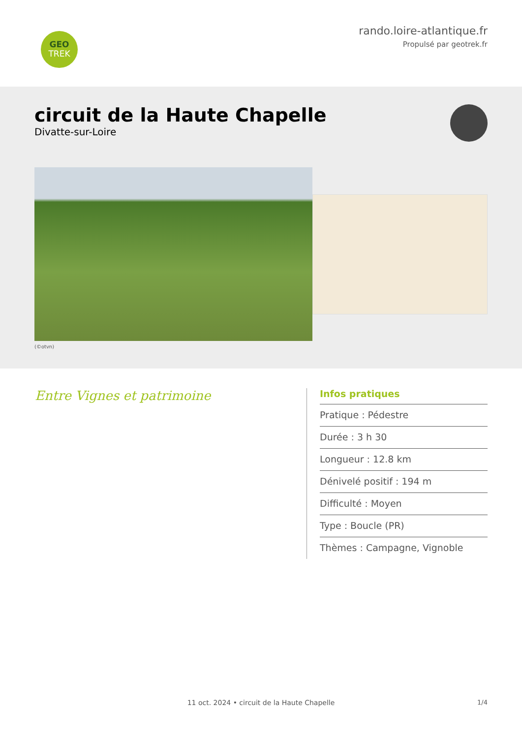GEO
TREK
rando.loire-atlantique.fr
Propulsé par geotrek.fr
circuit de la Haute Chapelle
Divatte-sur-Loire
(©otvn)
Entre Vignes et patrimoine
Infos pratiques
Pratique : Pédestre
Durée : 3 h 30
Longueur : 12.8 km
Dénivelé positif : 194 m
Difficulté : Moyen
Type : Boucle (PR)
Thèmes : Campagne, Vignoble
1/4 11 oct. 2024 • circuit de la Haute Chapelle